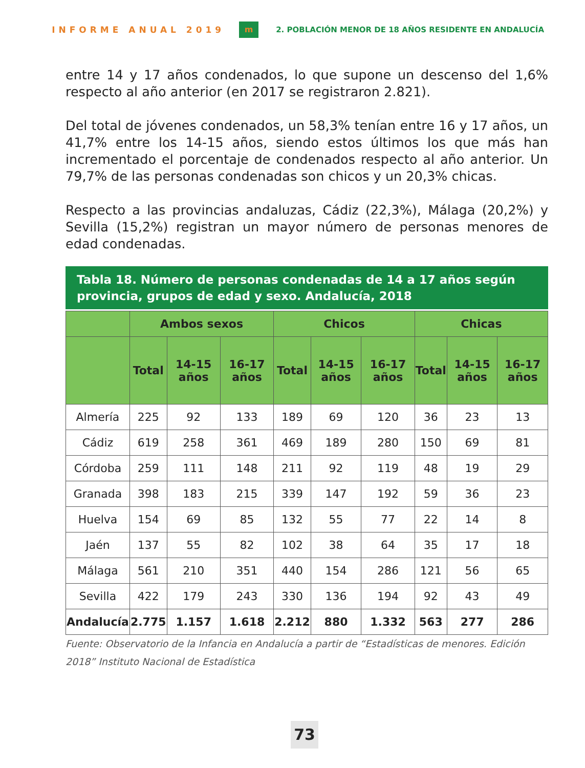INFORME ANUAL 2019 m 2. POBLACIÓN MENOR DE 18 AÑOS RESIDENTE EN ANDALUCÍA
entre 14 y 17 años condenados, lo que supone un descenso del 1,6% respecto al año anterior (en 2017 se registraron 2.821).
Del total de jóvenes condenados, un 58,3% tenían entre 16 y 17 años, un 41,7% entre los 14-15 años, siendo estos últimos los que más han incrementado el porcentaje de condenados respecto al año anterior. Un 79,7% de las personas condenadas son chicos y un 20,3% chicas.
Respecto a las provincias andaluzas, Cádiz (22,3%), Málaga (20,2%) y Sevilla (15,2%) registran un mayor número de personas menores de edad condenadas.
Tabla 18. Número de personas condenadas de 14 a 17 años según provincia, grupos de edad y sexo. Andalucía, 2018
| | Ambos sexos | | | Chicos | | | Chicas | | |
| --- | --- | --- | --- | --- | --- | --- | --- | --- | --- |
| | Total | 14-15 años | 16-17 años | Total | 14-15 años | 16-17 años | Total | 14-15 años | 16-17 años |
| Almería | 225 | 92 | 133 | 189 | 69 | 120 | 36 | 23 | 13 |
| Cádiz | 619 | 258 | 361 | 469 | 189 | 280 | 150 | 69 | 81 |
| Córdoba | 259 | 111 | 148 | 211 | 92 | 119 | 48 | 19 | 29 |
| Granada | 398 | 183 | 215 | 339 | 147 | 192 | 59 | 36 | 23 |
| Huelva | 154 | 69 | 85 | 132 | 55 | 77 | 22 | 14 | 8 |
| Jaén | 137 | 55 | 82 | 102 | 38 | 64 | 35 | 17 | 18 |
| Málaga | 561 | 210 | 351 | 440 | 154 | 286 | 121 | 56 | 65 |
| Sevilla | 422 | 179 | 243 | 330 | 136 | 194 | 92 | 43 | 49 |
| Andalucía | 2.775 | 1.157 | 1.618 | 2.212 | 880 | 1.332 | 563 | 277 | 286 |
Fuente: Observatorio de la Infancia en Andalucía a partir de “Estadísticas de menores. Edición 2018” Instituto Nacional de Estadística
73